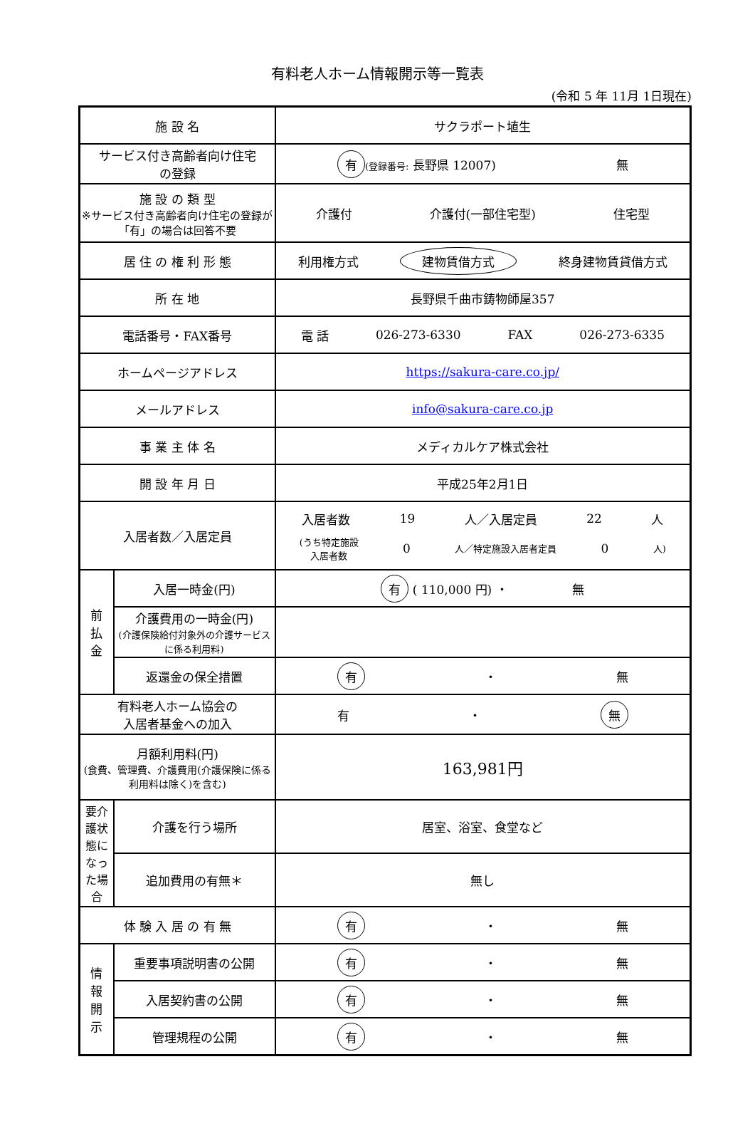有料老人ホーム情報開示等一覧表
(令和 5 年 11月 1日現在)
| 施 設 名 | | サクラポート埴生 |
| サービス付き高齢者向け住宅 の登録 | | 有 (登録番号: 長野県 12007) 無 |
| 施 設 の 類 型 ※サービス付き高齢者向け住宅の登録が「有」の場合は回答不要 | | 介護付 介護付(一部住宅型) 住宅型 |
| 居 住 の 権 利 形 態 | | 利用権方式 建物賃借方式 終身建物賃貸借方式 |
| 所 在 地 | | 長野県千曲市鋳物師屋357 |
| 電話番号・FAX番号 | | 電 話 026-273-6330 FAX 026-273-6335 |
| ホームページアドレス | | https://sakura-care.co.jp/ |
| メールアドレス | | info@sakura-care.co.jp |
| 事 業 主 体 名 | | メディカルケア株式会社 |
| 開 設 年 月 日 | | 平成25年2月1日 |
| 入居者数／入居定員 | | 入居者数 19 人／入居定員 22 人 (うち特定施設 入居者数 0 人／特定施設入居者定員 0 人) |
| 前 払 金 | 入居一時金(円) | 有 ( 110,000 円) ・ 無 |
| | 介護費用の一時金(円) (介護保険給付対象外の介護サービスに係る利用料) | |
| | 返還金の保全措置 | 有 ・ 無 |
| 有料老人ホーム協会の 入居者基金への加入 | | 有 ・ 無 |
| 月額利用料(円) (食費、管理費、介護費用(介護保険に係る利用料は除く)を含む) | | 163,981円 |
| 要介護状態になった場合 | 介護を行う場所 | 居室、浴室、食堂など |
| | 追加費用の有無＊ | 無し |
| 体 験 入 居 の 有 無 | | 有 ・ 無 |
| 情 報 開 示 | 重要事項説明書の公開 | 有 ・ 無 |
| | 入居契約書の公開 | 有 ・ 無 |
| | 管理規程の公開 | 有 ・ 無 |